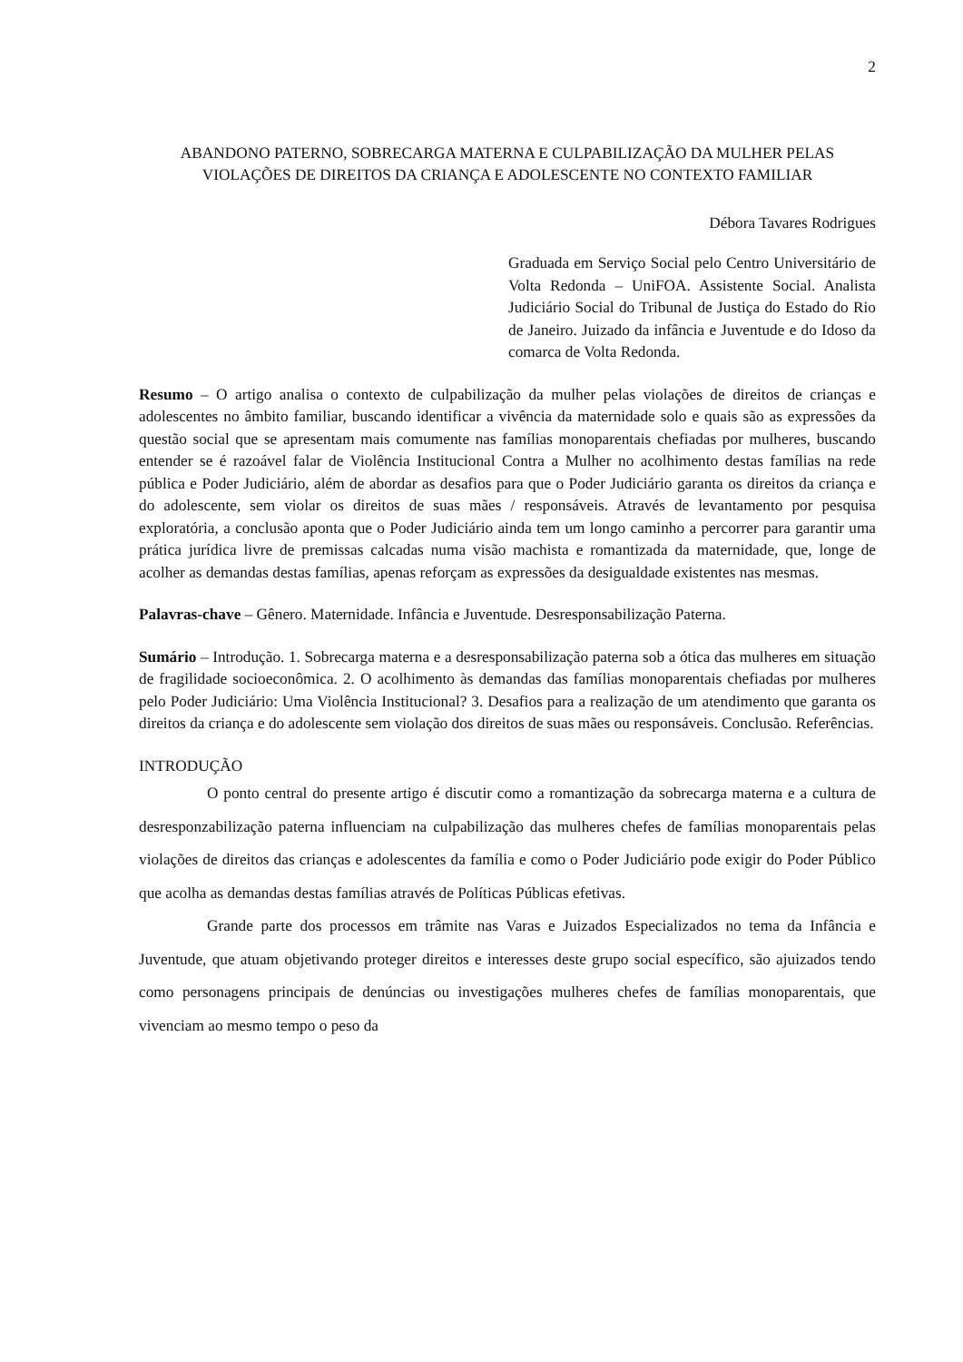2
ABANDONO PATERNO, SOBRECARGA MATERNA E CULPABILIZAÇÃO DA MULHER PELAS VIOLAÇÕES DE DIREITOS DA CRIANÇA E ADOLESCENTE NO CONTEXTO FAMILIAR
Débora Tavares Rodrigues
Graduada em Serviço Social pelo Centro Universitário de Volta Redonda – UniFOA. Assistente Social. Analista Judiciário Social do Tribunal de Justiça do Estado do Rio de Janeiro. Juizado da infância e Juventude e do Idoso da comarca de Volta Redonda.
Resumo – O artigo analisa o contexto de culpabilização da mulher pelas violações de direitos de crianças e adolescentes no âmbito familiar, buscando identificar a vivência da maternidade solo e quais são as expressões da questão social que se apresentam mais comumente nas famílias monoparentais chefiadas por mulheres, buscando entender se é razoável falar de Violência Institucional Contra a Mulher no acolhimento destas famílias na rede pública e Poder Judiciário, além de abordar as desafios para que o Poder Judiciário garanta os direitos da criança e do adolescente, sem violar os direitos de suas mães / responsáveis. Através de levantamento por pesquisa exploratória, a conclusão aponta que o Poder Judiciário ainda tem um longo caminho a percorrer para garantir uma prática jurídica livre de premissas calcadas numa visão machista e romantizada da maternidade, que, longe de acolher as demandas destas famílias, apenas reforçam as expressões da desigualdade existentes nas mesmas.
Palavras-chave – Gênero. Maternidade. Infância e Juventude. Desresponsabilização Paterna.
Sumário – Introdução. 1. Sobrecarga materna e a desresponsabilização paterna sob a ótica das mulheres em situação de fragilidade socioeconômica. 2. O acolhimento às demandas das famílias monoparentais chefiadas por mulheres pelo Poder Judiciário: Uma Violência Institucional? 3. Desafios para a realização de um atendimento que garanta os direitos da criança e do adolescente sem violação dos direitos de suas mães ou responsáveis. Conclusão. Referências.
INTRODUÇÃO
O ponto central do presente artigo é discutir como a romantização da sobrecarga materna e a cultura de desresponzabilização paterna influenciam na culpabilização das mulheres chefes de famílias monoparentais pelas violações de direitos das crianças e adolescentes da família e como o Poder Judiciário pode exigir do Poder Público que acolha as demandas destas famílias através de Políticas Públicas efetivas.
Grande parte dos processos em trâmite nas Varas e Juizados Especializados no tema da Infância e Juventude, que atuam objetivando proteger direitos e interesses deste grupo social específico, são ajuizados tendo como personagens principais de denúncias ou investigações mulheres chefes de famílias monoparentais, que vivenciam ao mesmo tempo o peso da